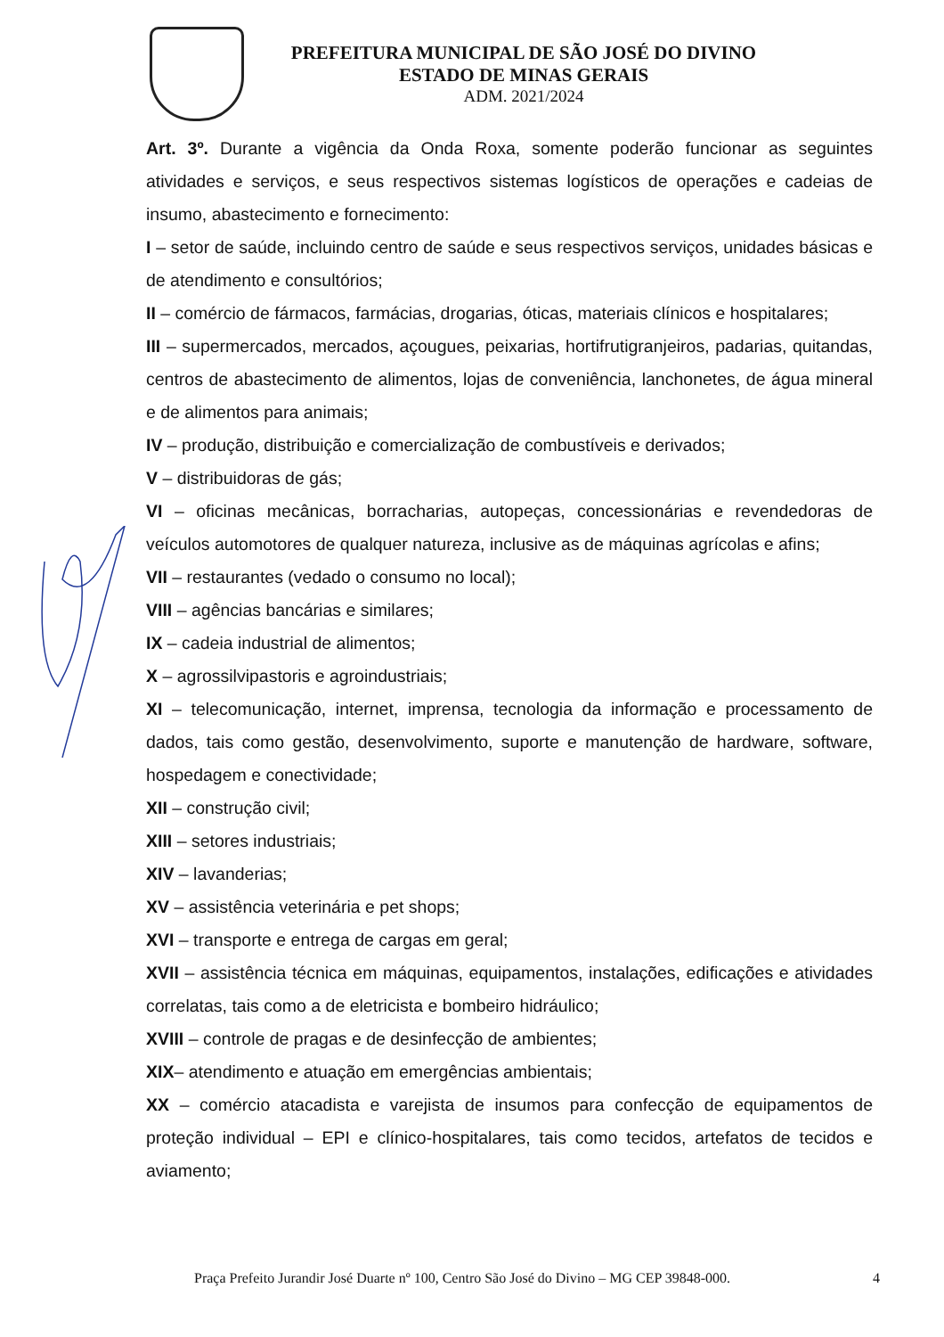PREFEITURA MUNICIPAL DE SÃO JOSÉ DO DIVINO
ESTADO DE MINAS GERAIS
ADM. 2021/2024
Art. 3º. Durante a vigência da Onda Roxa, somente poderão funcionar as seguintes atividades e serviços, e seus respectivos sistemas logísticos de operações e cadeias de insumo, abastecimento e fornecimento:
I – setor de saúde, incluindo centro de saúde e seus respectivos serviços, unidades básicas e de atendimento e consultórios;
II – comércio de fármacos, farmácias, drogarias, óticas, materiais clínicos e hospitalares;
III – supermercados, mercados, açougues, peixarias, hortifrutigranjeiros, padarias, quitandas, centros de abastecimento de alimentos, lojas de conveniência, lanchonetes, de água mineral e de alimentos para animais;
IV – produção, distribuição e comercialização de combustíveis e derivados;
V – distribuidoras de gás;
VI – oficinas mecânicas, borracharias, autopeças, concessionárias e revendedoras de veículos automotores de qualquer natureza, inclusive as de máquinas agrícolas e afins;
VII – restaurantes (vedado o consumo no local);
VIII – agências bancárias e similares;
IX – cadeia industrial de alimentos;
X – agrossilvipastoris e agroindustriais;
XI – telecomunicação, internet, imprensa, tecnologia da informação e processamento de dados, tais como gestão, desenvolvimento, suporte e manutenção de hardware, software, hospedagem e conectividade;
XII – construção civil;
XIII – setores industriais;
XIV – lavanderias;
XV – assistência veterinária e pet shops;
XVI – transporte e entrega de cargas em geral;
XVII – assistência técnica em máquinas, equipamentos, instalações, edificações e atividades correlatas, tais como a de eletricista e bombeiro hidráulico;
XVIII – controle de pragas e de desinfecção de ambientes;
XIX– atendimento e atuação em emergências ambientais;
XX – comércio atacadista e varejista de insumos para confecção de equipamentos de proteção individual – EPI e clínico-hospitalares, tais como tecidos, artefatos de tecidos e aviamento;
Praça Prefeito Jurandir José Duarte nº 100, Centro São José do Divino – MG CEP 39848-000. 4